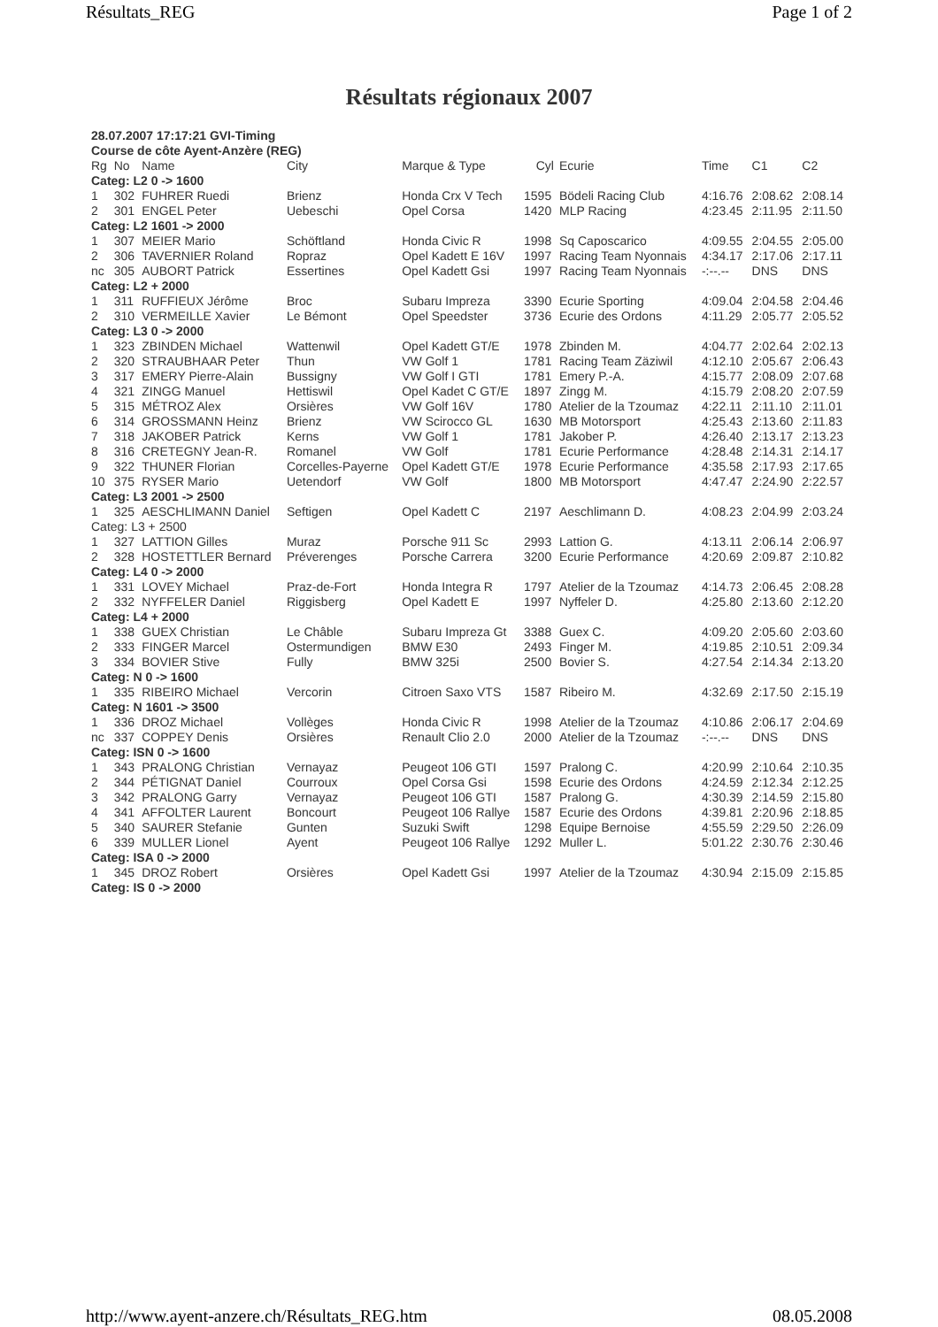Résultats_REG Page 1 of 2
Résultats régionaux 2007
| 28.07.2007 17:17:21 GVI-Timing | | | | | | | | | |
| Course de côte Ayent-Anzère (REG) | | | | | | | | | |
| Rg | No | Name | City | Marque & Type | Cyl | Ecurie | Time | C1 | C2 |
| Categ: L2 0 -> 1600 | | | | | | | | | |
| 1 | 302 | FUHRER Ruedi | Brienz | Honda Crx V Tech | 1595 | Bödeli Racing Club | 4:16.76 | 2:08.62 | 2:08.14 |
| 2 | 301 | ENGEL Peter | Uebeschi | Opel Corsa | 1420 | MLP Racing | 4:23.45 | 2:11.95 | 2:11.50 |
| Categ: L2 1601 -> 2000 | | | | | | | | | |
| 1 | 307 | MEIER Mario | Schöftland | Honda Civic R | 1998 | Sq Caposcarico | 4:09.55 | 2:04.55 | 2:05.00 |
| 2 | 306 | TAVERNIER Roland | Ropraz | Opel Kadett E 16V | 1997 | Racing Team Nyonnais | 4:34.17 | 2:17.06 | 2:17.11 |
| nc | 305 | AUBORT Patrick | Essertines | Opel Kadett Gsi | 1997 | Racing Team Nyonnais | -:--.-- | DNS | DNS |
| Categ: L2 + 2000 | | | | | | | | | |
| 1 | 311 | RUFFIEUX Jérôme | Broc | Subaru Impreza | 3390 | Ecurie Sporting | 4:09.04 | 2:04.58 | 2:04.46 |
| 2 | 310 | VERMEILLE Xavier | Le Bémont | Opel Speedster | 3736 | Ecurie des Ordons | 4:11.29 | 2:05.77 | 2:05.52 |
| Categ: L3 0 -> 2000 | | | | | | | | | |
| 1 | 323 | ZBINDEN Michael | Wattenwil | Opel Kadett GT/E | 1978 | Zbinden M. | 4:04.77 | 2:02.64 | 2:02.13 |
| 2 | 320 | STRAUBHAAR Peter | Thun | VW Golf 1 | 1781 | Racing Team Zäziwil | 4:12.10 | 2:05.67 | 2:06.43 |
| 3 | 317 | EMERY Pierre-Alain | Bussigny | VW Golf I GTI | 1781 | Emery P.-A. | 4:15.77 | 2:08.09 | 2:07.68 |
| 4 | 321 | ZINGG Manuel | Hettiswil | Opel Kadet C GT/E | 1897 | Zingg M. | 4:15.79 | 2:08.20 | 2:07.59 |
| 5 | 315 | MÉTROZ Alex | Orsières | VW Golf 16V | 1780 | Atelier de la Tzoumaz | 4:22.11 | 2:11.10 | 2:11.01 |
| 6 | 314 | GROSSMANN Heinz | Brienz | VW Scirocco GL | 1630 | MB Motorsport | 4:25.43 | 2:13.60 | 2:11.83 |
| 7 | 318 | JAKOBER Patrick | Kerns | VW Golf 1 | 1781 | Jakober P. | 4:26.40 | 2:13.17 | 2:13.23 |
| 8 | 316 | CRETEGNY Jean-R. | Romanel | VW Golf | 1781 | Ecurie Performance | 4:28.48 | 2:14.31 | 2:14.17 |
| 9 | 322 | THUNER Florian | Corcelles-Payerne | Opel Kadett GT/E | 1978 | Ecurie Performance | 4:35.58 | 2:17.93 | 2:17.65 |
| 10 | 375 | RYSER Mario | Uetendorf | VW Golf | 1800 | MB Motorsport | 4:47.47 | 2:24.90 | 2:22.57 |
| Categ: L3 2001 -> 2500 | | | | | | | | | |
| 1 | 325 | AESCHLIMANN Daniel | Seftigen | Opel Kadett C | 2197 | Aeschlimann D. | 4:08.23 | 2:04.99 | 2:03.24 |
| Categ: L3 + 2500 | | | | | | | | | |
| 1 | 327 | LATTION Gilles | Muraz | Porsche 911 Sc | 2993 | Lattion G. | 4:13.11 | 2:06.14 | 2:06.97 |
| 2 | 328 | HOSTETTLER Bernard | Préverenges | Porsche Carrera | 3200 | Ecurie Performance | 4:20.69 | 2:09.87 | 2:10.82 |
| Categ: L4 0 -> 2000 | | | | | | | | | |
| 1 | 331 | LOVEY Michael | Praz-de-Fort | Honda Integra R | 1797 | Atelier de la Tzoumaz | 4:14.73 | 2:06.45 | 2:08.28 |
| 2 | 332 | NYFFELER Daniel | Riggisberg | Opel Kadett E | 1997 | Nyffeler D. | 4:25.80 | 2:13.60 | 2:12.20 |
| Categ: L4 + 2000 | | | | | | | | | |
| 1 | 338 | GUEX Christian | Le Châble | Subaru Impreza Gt | 3388 | Guex C. | 4:09.20 | 2:05.60 | 2:03.60 |
| 2 | 333 | FINGER Marcel | Ostermundigen | BMW E30 | 2493 | Finger M. | 4:19.85 | 2:10.51 | 2:09.34 |
| 3 | 334 | BOVIER Stive | Fully | BMW 325i | 2500 | Bovier S. | 4:27.54 | 2:14.34 | 2:13.20 |
| Categ: N 0 -> 1600 | | | | | | | | | |
| 1 | 335 | RIBEIRO Michael | Vercorin | Citroen Saxo VTS | 1587 | Ribeiro M. | 4:32.69 | 2:17.50 | 2:15.19 |
| Categ: N 1601 -> 3500 | | | | | | | | | |
| 1 | 336 | DROZ Michael | Vollèges | Honda Civic R | 1998 | Atelier de la Tzoumaz | 4:10.86 | 2:06.17 | 2:04.69 |
| nc | 337 | COPPEY Denis | Orsières | Renault Clio 2.0 | 2000 | Atelier de la Tzoumaz | -:--.-- | DNS | DNS |
| Categ: ISN 0 -> 1600 | | | | | | | | | |
| 1 | 343 | PRALONG Christian | Vernayaz | Peugeot 106 GTI | 1597 | Pralong C. | 4:20.99 | 2:10.64 | 2:10.35 |
| 2 | 344 | PÉTIGNAT Daniel | Courroux | Opel Corsa Gsi | 1598 | Ecurie des Ordons | 4:24.59 | 2:12.34 | 2:12.25 |
| 3 | 342 | PRALONG Garry | Vernayaz | Peugeot 106 GTI | 1587 | Pralong G. | 4:30.39 | 2:14.59 | 2:15.80 |
| 4 | 341 | AFFOLTER Laurent | Boncourt | Peugeot 106 Rallye | 1587 | Ecurie des Ordons | 4:39.81 | 2:20.96 | 2:18.85 |
| 5 | 340 | SAURER Stefanie | Gunten | Suzuki Swift | 1298 | Equipe Bernoise | 4:55.59 | 2:29.50 | 2:26.09 |
| 6 | 339 | MULLER Lionel | Ayent | Peugeot 106 Rallye | 1292 | Muller L. | 5:01.22 | 2:30.76 | 2:30.46 |
| Categ: ISA 0 -> 2000 | | | | | | | | | |
| 1 | 345 | DROZ Robert | Orsières | Opel Kadett Gsi | 1997 | Atelier de la Tzoumaz | 4:30.94 | 2:15.09 | 2:15.85 |
| Categ: IS 0 -> 2000 | | | | | | | | | |
http://www.ayent-anzere.ch/Résultats_REG.htm 08.05.2008